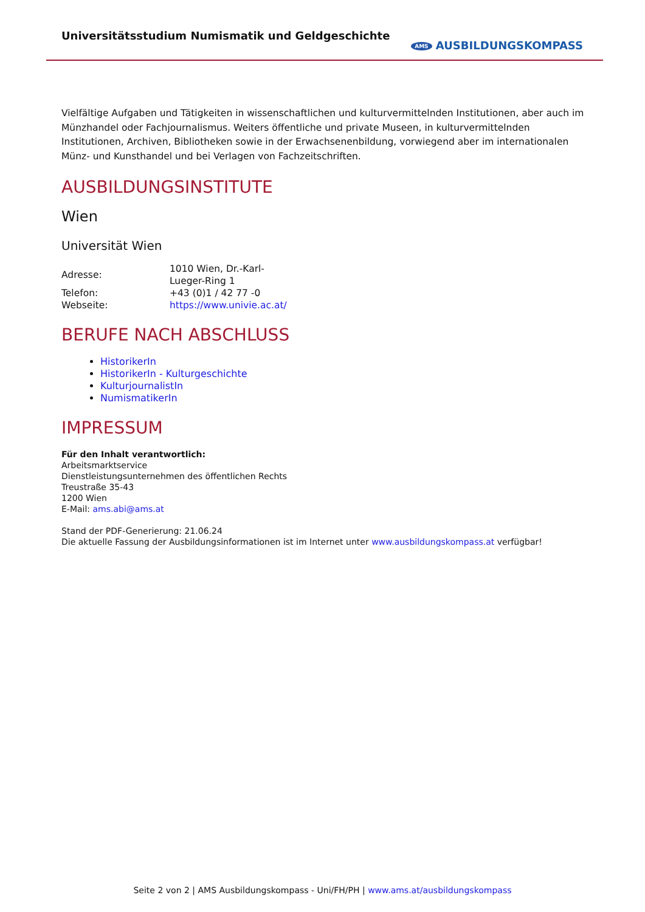Universitätsstudium Numismatik und Geldgeschichte
AMS AUSBILDUNGSKOMPASS
Vielfältige Aufgaben und Tätigkeiten in wissenschaftlichen und kulturvermittelnden Institutionen, aber auch im Münzhandel oder Fachjournalismus. Weiters öffentliche und private Museen, in kulturvermittelnden Institutionen, Archiven, Bibliotheken sowie in der Erwachsenenbildung, vorwiegend aber im internationalen Münz- und Kunsthandel und bei Verlagen von Fachzeitschriften.
AUSBILDUNGSINSTITUTE
Wien
Universität Wien
| Adresse: | 1010 Wien, Dr.-Karl-Lueger-Ring 1 |
| Telefon: | +43 (0)1 / 42 77 -0 |
| Webseite: | https://www.univie.ac.at/ |
BERUFE NACH ABSCHLUSS
HistorikerIn
HistorikerIn - Kulturgeschichte
KulturjournalistIn
NumismatikerIn
IMPRESSUM
Für den Inhalt verantwortlich:
Arbeitsmarktservice
Dienstleistungsunternehmen des öffentlichen Rechts
Treustraße 35-43
1200 Wien
E-Mail: ams.abi@ams.at
Stand der PDF-Generierung: 21.06.24
Die aktuelle Fassung der Ausbildungsinformationen ist im Internet unter www.ausbildungskompass.at verfügbar!
Seite 2 von 2 | AMS Ausbildungskompass - Uni/FH/PH | www.ams.at/ausbildungskompass